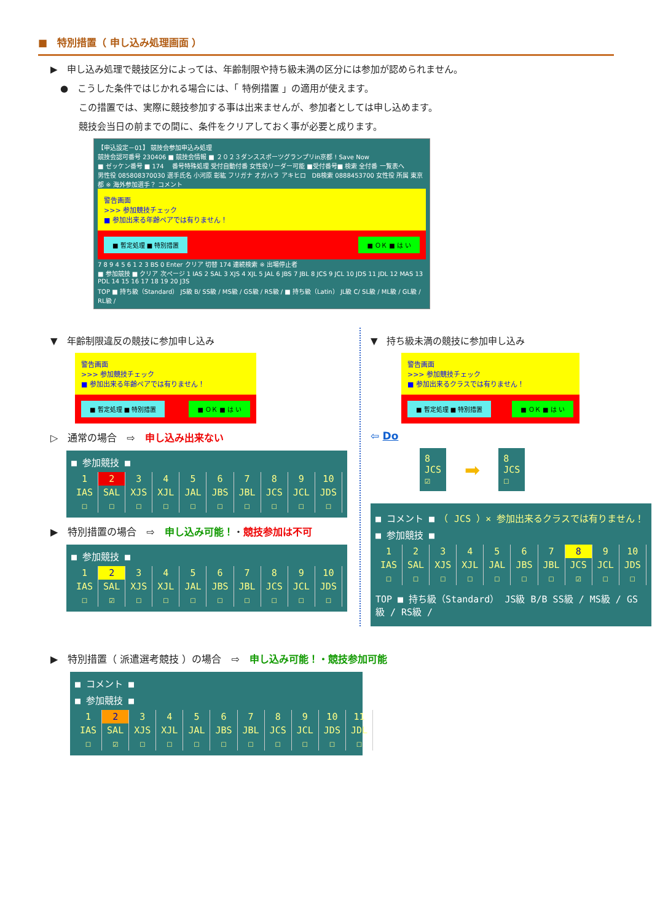■　特別措置（ 申し込み処理画面 ）
▶　申し込み処理で競技区分によっては、年齢制限や持ち級未満の区分には参加が認められません。
●　こうした条件ではじかれる場合には、「 特例措置 」の適用が使えます。
この措置では、実際に競技参加する事は出来ませんが、参加者としては申し込めます。
競技会当日の前までの間に、条件をクリアしておく事が必要と成ります。
【申込設定－01】 競技会参加申込み処理
競技会認可番号 230406 ■ 競技会情報 ■ ２０２３ダンススポーツグランプリin京都 ! Save Now
■ ゼッケン番号 ■ 174 　番号特殊処理 受付自動付番 女性役リーダー可能 ■受付番号■ 検索 全付番 一覧表へ
男性役 085808370030 選手氏名 小河原 彰紘 フリガナ オガハラ アキヒロ　DB検索 0888453700 女性役 所属 東京都 ※ 海外参加選手？ コメント
警告画面
>>> 参加競技チェック
■ 参加出来る年齢ペアでは有りません！
■ 暫定処理 ■ 特別措置 ■ ＯＫ ■ は い
7 8 9 4 5 6 1 2 3 BS 0 Enter クリア 切替 174 連続検索 ※ 出場停止者
■ 参加競技 ■ クリア 次ページ 1 IAS 2 SAL 3 XJS 4 XJL 5 JAL 6 JBS 7 JBL 8 JCS 9 JCL 10 JDS 11 JDL 12 MAS 13 PDL 14 15 16 17 18 19 20 J3S
TOP ■ 持ち級（Standard） JS級 B/ SS級 / MS級 / GS級 / RS級 / ■ 持ち級（Latin） JL級 C/ SL級 / ML級 / GL級 / RL級 /
▼　年齢制限違反の競技に参加申し込み
警告画面
>>> 参加競技チェック
■ 参加出来る年齢ペアでは有りません！
■ 暫定処理 ■ 特別措置 ■ ＯＫ ■ は い
▷　通常の場合　⇨　申し込み出来ない
■ 参加競技 ■
| 1 | 2 | 3 | 4 | 5 | 6 | 7 | 8 | 9 | 10 |
| IAS | SAL | XJS | XJL | JAL | JBS | JBL | JCS | JCL | JDS |
| ☐ | ☐ | ☐ | ☐ | ☐ | ☐ | ☐ | ☐ | ☐ | ☐ |
▶　特別措置の場合　⇨　申し込み可能！・競技参加は不可
■ 参加競技 ■
| 1 | 2 | 3 | 4 | 5 | 6 | 7 | 8 | 9 | 10 |
| IAS | SAL | XJS | XJL | JAL | JBS | JBL | JCS | JCL | JDS |
| ☐ | ☑ | ☐ | ☐ | ☐ | ☐ | ☐ | ☐ | ☐ | ☐ |
▼　持ち級未満の競技に参加申し込み
警告画面
>>> 参加競技チェック
■ 参加出来るクラスでは有りません！
■ 暫定処理 ■ 特別措置 ■ ＯＫ ■ は い
⇦ Do
8
JCS
☑
➡
8
JCS
☐
■ コメント ■　（ JCS ）× 参加出来るクラスでは有りません！
■ 参加競技 ■
| 1 | 2 | 3 | 4 | 5 | 6 | 7 | 8 | 9 | 10 |
| IAS | SAL | XJS | XJL | JAL | JBS | JBL | JCS | JCL | JDS |
| ☐ | ☐ | ☐ | ☐ | ☐ | ☐ | ☐ | ☑ | ☐ | ☐ |
TOP ■ 持ち級（Standard） JS級 B/B SS級 / MS級 / GS級 / RS級 /
▶　特別措置（ 派遣選考競技 ）の場合　⇨　申し込み可能！・競技参加可能
■ コメント ■
■ 参加競技 ■
| 1 | 2 | 3 | 4 | 5 | 6 | 7 | 8 | 9 | 10 | 11 |
| IAS | SAL | XJS | XJL | JAL | JBS | JBL | JCS | JCL | JDS | JDL |
| ☐ | ☑ | ☐ | ☐ | ☐ | ☐ | ☐ | ☐ | ☐ | ☐ | ☐ |